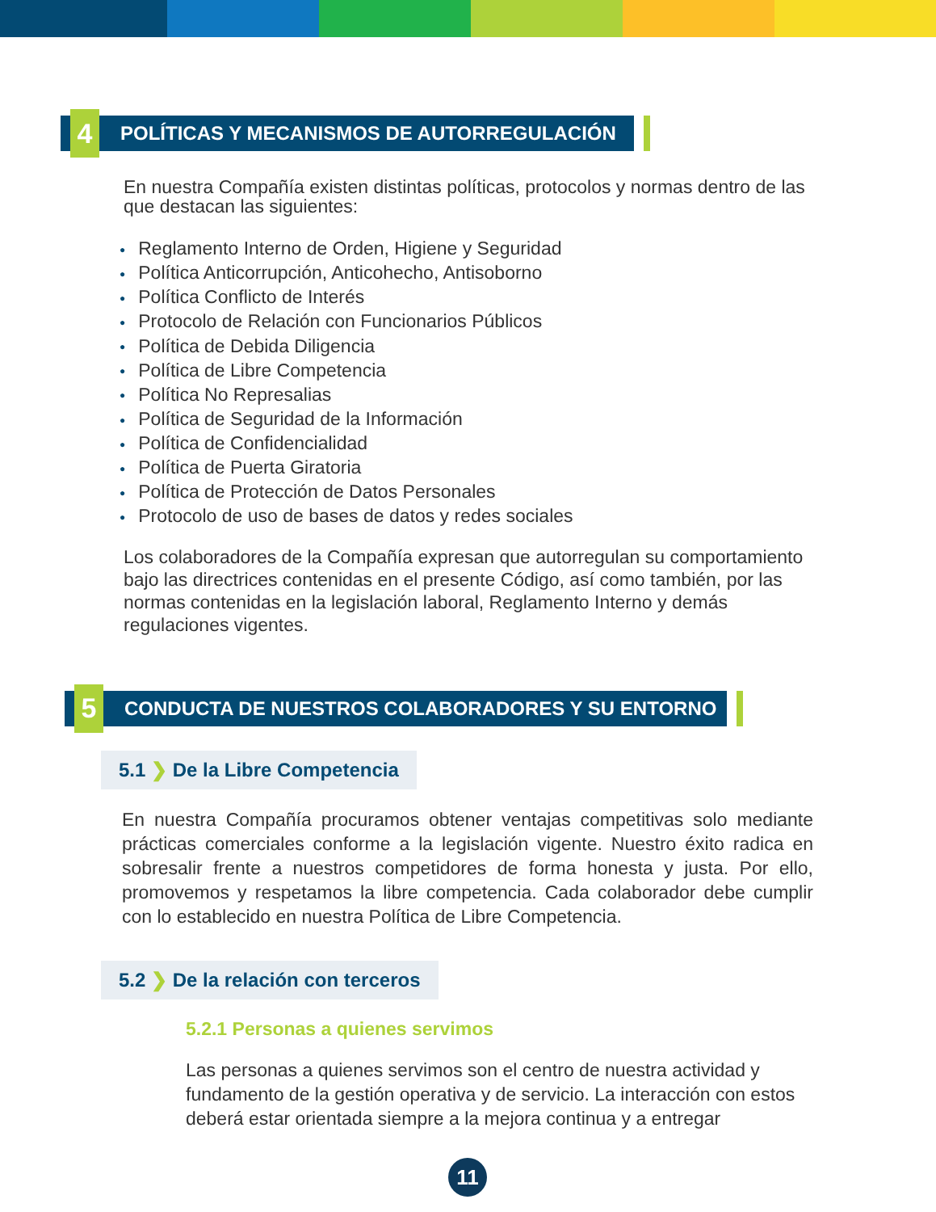4
POLÍTICAS Y MECANISMOS DE AUTORREGULACIÓN
En nuestra Compañía existen distintas políticas, protocolos y normas dentro de las que destacan las siguientes:
● Reglamento Interno de Orden, Higiene y Seguridad
● Política Anticorrupción, Anticohecho, Antisoborno
● Política Conflicto de Interés
● Protocolo de Relación con Funcionarios Públicos
● Política de Debida Diligencia
● Política de Libre Competencia
● Política No Represalias
● Política de Seguridad de la Información
● Política de Confidencialidad
● Política de Puerta Giratoria
● Política de Protección de Datos Personales
● Protocolo de uso de bases de datos y redes sociales
Los colaboradores de la Compañía expresan que autorregulan su comportamiento bajo las directrices contenidas en el presente Código, así como también, por las normas contenidas en la legislación laboral, Reglamento Interno y demás regulaciones vigentes.
5
CONDUCTA DE NUESTROS COLABORADORES Y SU ENTORNO
5.1 ❯ De la Libre Competencia
En nuestra Compañía procuramos obtener ventajas competitivas solo mediante prácticas comerciales conforme a la legislación vigente. Nuestro éxito radica en sobresalir frente a nuestros competidores de forma honesta y justa. Por ello, promovemos y respetamos la libre competencia. Cada colaborador debe cumplir con lo establecido en nuestra Política de Libre Competencia.
5.2 ❯ De la relación con terceros
5.2.1 Personas a quienes servimos
Las personas a quienes servimos son el centro de nuestra actividad y fundamento de la gestión operativa y de servicio. La interacción con estos deberá estar orientada siempre a la mejora continua y a entregar
11